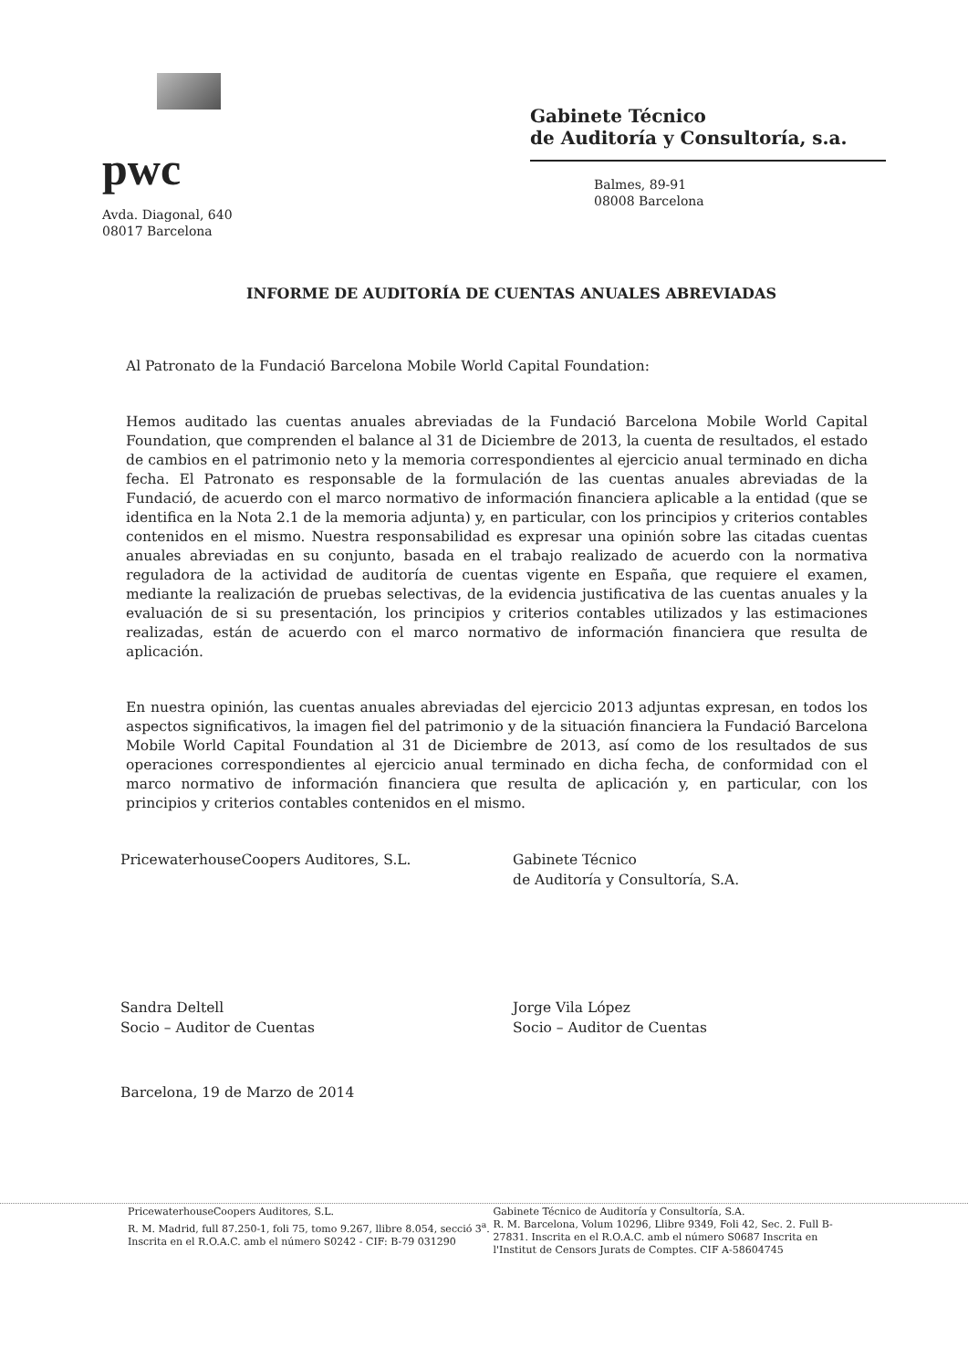pwc
Avda. Diagonal, 640
08017 Barcelona
Gabinete Técnico
de Auditoría y Consultoría, s.a.
Balmes, 89-91
08008 Barcelona
INFORME DE AUDITORÍA DE CUENTAS ANUALES ABREVIADAS
Al Patronato de la Fundació Barcelona Mobile World Capital Foundation:
Hemos auditado las cuentas anuales abreviadas de la Fundació Barcelona Mobile World Capital Foundation, que comprenden el balance al 31 de Diciembre de 2013, la cuenta de resultados, el estado de cambios en el patrimonio neto y la memoria correspondientes al ejercicio anual terminado en dicha fecha. El Patronato es responsable de la formulación de las cuentas anuales abreviadas de la Fundació, de acuerdo con el marco normativo de información financiera aplicable a la entidad (que se identifica en la Nota 2.1 de la memoria adjunta) y, en particular, con los principios y criterios contables contenidos en el mismo. Nuestra responsabilidad es expresar una opinión sobre las citadas cuentas anuales abreviadas en su conjunto, basada en el trabajo realizado de acuerdo con la normativa reguladora de la actividad de auditoría de cuentas vigente en España, que requiere el examen, mediante la realización de pruebas selectivas, de la evidencia justificativa de las cuentas anuales y la evaluación de si su presentación, los principios y criterios contables utilizados y las estimaciones realizadas, están de acuerdo con el marco normativo de información financiera que resulta de aplicación.
En nuestra opinión, las cuentas anuales abreviadas del ejercicio 2013 adjuntas expresan, en todos los aspectos significativos, la imagen fiel del patrimonio y de la situación financiera la Fundació Barcelona Mobile World Capital Foundation al 31 de Diciembre de 2013, así como de los resultados de sus operaciones correspondientes al ejercicio anual terminado en dicha fecha, de conformidad con el marco normativo de información financiera que resulta de aplicación y, en particular, con los principios y criterios contables contenidos en el mismo.
PricewaterhouseCoopers Auditores, S.L.
Sandra Deltell
Socio – Auditor de Cuentas
Gabinete Técnico
de Auditoría y Consultoría, S.A.
Jorge Vila López
Socio – Auditor de Cuentas
Barcelona, 19 de Marzo de 2014
PricewaterhouseCoopers Auditores, S.L.
R. M. Madrid, full 87.250-1, foli 75, tomo 9.267, llibre 8.054, secció 3<sup>a</sup>. Inscrita en el R.O.A.C. amb el número S0242 - CIF: B-79 031290
Gabinete Técnico de Auditoría y Consultoría, S.A.
R. M. Barcelona, Volum 10296, Llibre 9349, Foli 42, Sec. 2. Full B-27831. Inscrita en el R.O.A.C. amb el número S0687 Inscrita en l'Institut de Censors Jurats de Comptes. CIF A-58604745